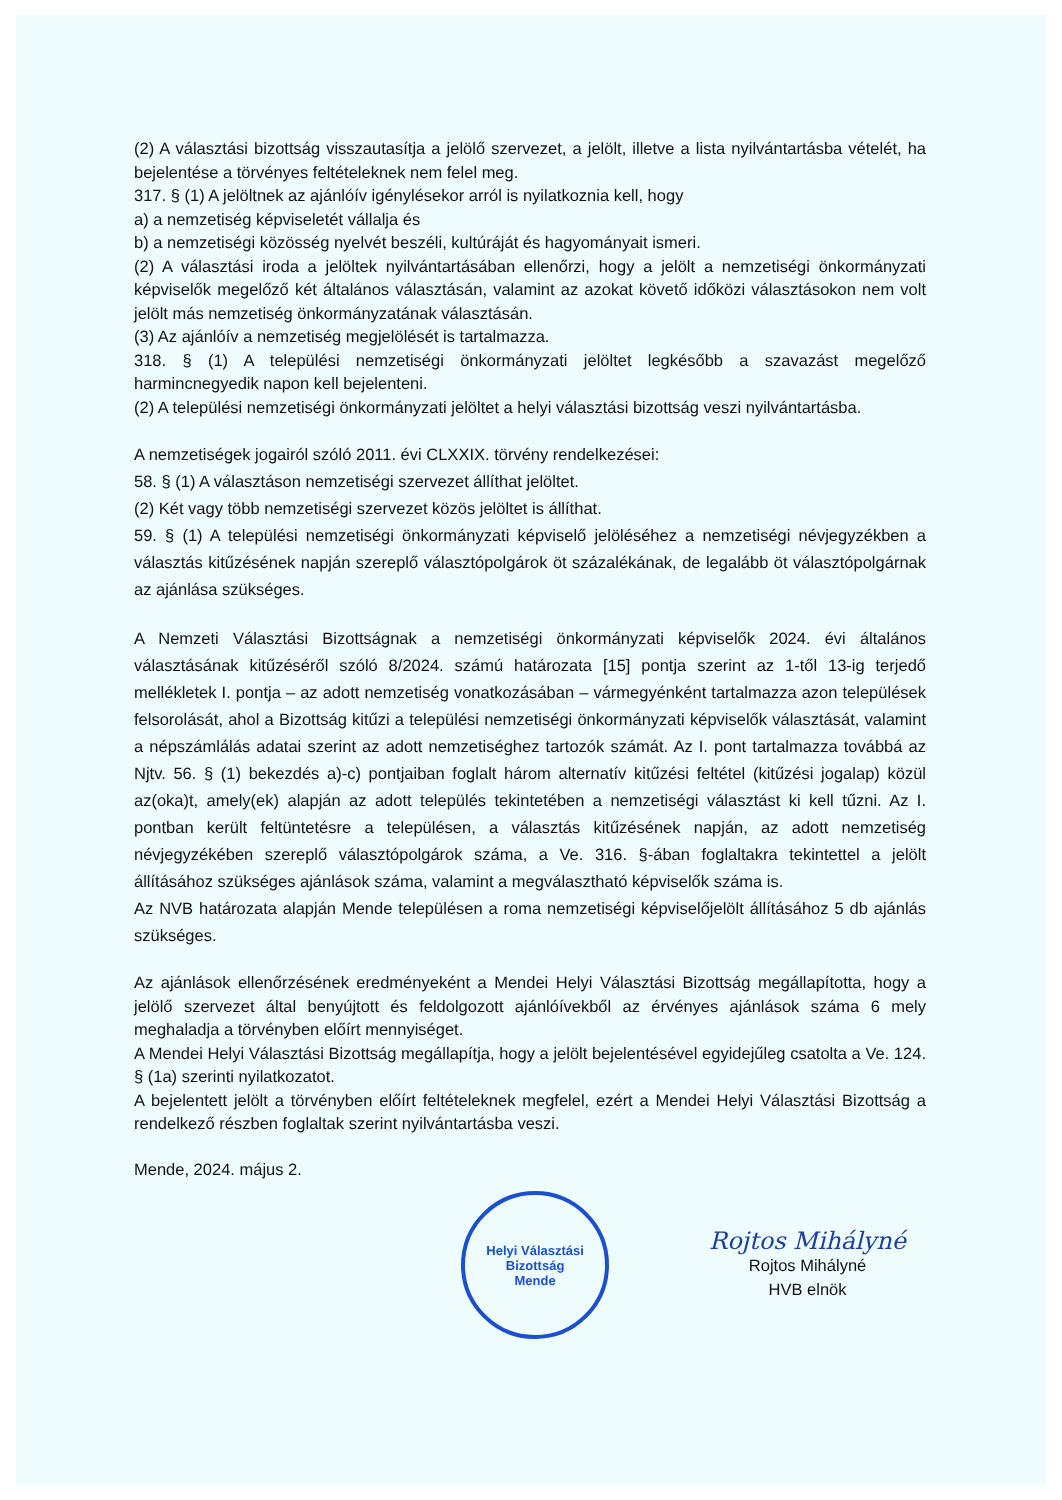(2) A választási bizottság visszautasítja a jelölő szervezet, a jelölt, illetve a lista nyilvántartásba vételét, ha bejelentése a törvényes feltételeknek nem felel meg.
317. § (1) A jelöltnek az ajánlóív igénylésekor arról is nyilatkoznia kell, hogy
a) a nemzetiség képviseletét vállalja és
b) a nemzetiségi közösség nyelvét beszéli, kultúráját és hagyományait ismeri.
(2) A választási iroda a jelöltek nyilvántartásában ellenőrzi, hogy a jelölt a nemzetiségi önkormányzati képviselők megelőző két általános választásán, valamint az azokat követő időközi választásokon nem volt jelölt más nemzetiség önkormányzatának választásán.
(3) Az ajánlóív a nemzetiség megjelölését is tartalmazza.
318. § (1) A települési nemzetiségi önkormányzati jelöltet legkésőbb a szavazást megelőző harmincnegyedik napon kell bejelenteni.
(2) A települési nemzetiségi önkormányzati jelöltet a helyi választási bizottság veszi nyilvántartásba.
A nemzetiségek jogairól szóló 2011. évi CLXXIX. törvény rendelkezései:
58. § (1) A választáson nemzetiségi szervezet állíthat jelöltet.
(2) Két vagy több nemzetiségi szervezet közös jelöltet is állíthat.
59. § (1) A települési nemzetiségi önkormányzati képviselő jelöléséhez a nemzetiségi névjegyzékben a választás kitűzésének napján szereplő választópolgárok öt százalékának, de legalább öt választópolgárnak az ajánlása szükséges.
A Nemzeti Választási Bizottságnak a nemzetiségi önkormányzati képviselők 2024. évi általános választásának kitűzéséről szóló 8/2024. számú határozata [15] pontja szerint az 1-től 13-ig terjedő mellékletek I. pontja – az adott nemzetiség vonatkozásában – vármegyénként tartalmazza azon települések felsorolását, ahol a Bizottság kitűzi a települési nemzetiségi önkormányzati képviselők választását, valamint a népszámlálás adatai szerint az adott nemzetiséghez tartozók számát. Az I. pont tartalmazza továbbá az Njtv. 56. § (1) bekezdés a)-c) pontjaiban foglalt három alternatív kitűzési feltétel (kitűzési jogalap) közül az(oka)t, amely(ek) alapján az adott település tekintetében a nemzetiségi választást ki kell tűzni. Az I. pontban került feltüntetésre a településen, a választás kitűzésének napján, az adott nemzetiség névjegyzékében szereplő választópolgárok száma, a Ve. 316. §-ában foglaltakra tekintettel a jelölt állításához szükséges ajánlások száma, valamint a megválasztható képviselők száma is.
Az NVB határozata alapján Mende településen a roma nemzetiségi képviselőjelölt állításához 5 db ajánlás szükséges.
Az ajánlások ellenőrzésének eredményeként a Mendei Helyi Választási Bizottság megállapította, hogy a jelölő szervezet által benyújtott és feldolgozott ajánlóívekből az érvényes ajánlások száma 6 mely meghaladja a törvényben előírt mennyiséget.
A Mendei Helyi Választási Bizottság megállapítja, hogy a jelölt bejelentésével egyidejűleg csatolta a Ve. 124. § (1a) szerinti nyilatkozatot.
A bejelentett jelölt a törvényben előírt feltételeknek megfelel, ezért a Mendei Helyi Választási Bizottság a rendelkező részben foglaltak szerint nyilvántartásba veszi.
Mende, 2024. május 2.
Helyi Választási Bizottság
Mende
Rojtos Mihályné
Rojtos Mihályné
HVB elnök